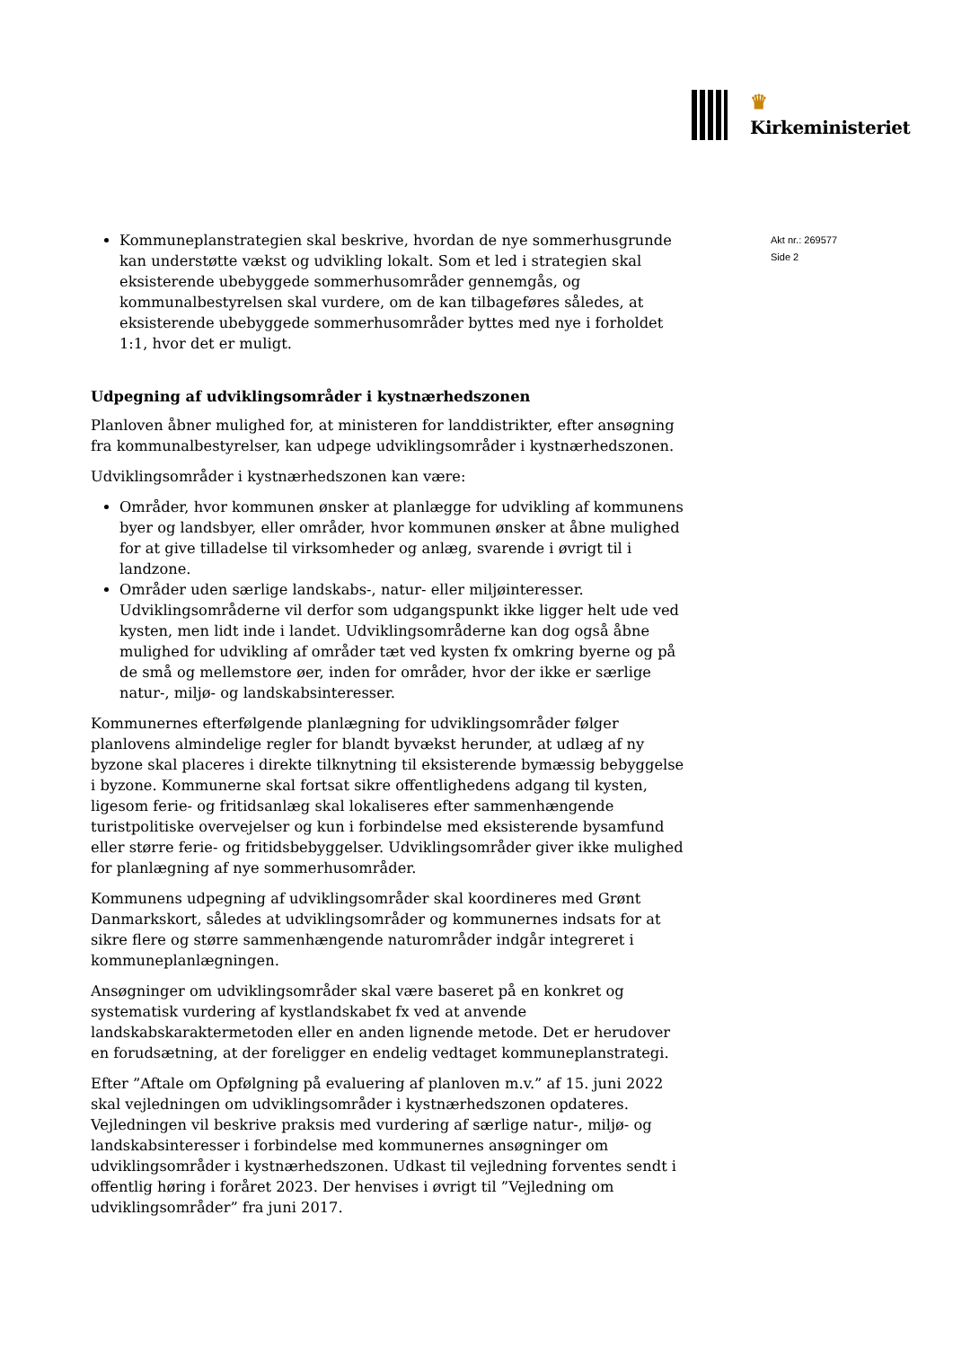♛ Kirkeministeriet
Akt nr.: 269577
Side 2
Kommuneplanstrategien skal beskrive, hvordan de nye sommerhusgrunde kan understøtte vækst og udvikling lokalt. Som et led i strategien skal eksisterende ubebyggede sommerhusområder gennemgås, og kommunalbestyrelsen skal vurdere, om de kan tilbageføres således, at eksisterende ubebyggede sommerhusområder byttes med nye i forholdet 1:1, hvor det er muligt.
Udpegning af udviklingsområder i kystnærhedszonen
Planloven åbner mulighed for, at ministeren for landdistrikter, efter ansøgning fra kommunalbestyrelser, kan udpege udviklingsområder i kystnærhedszonen.
Udviklingsområder i kystnærhedszonen kan være:
Områder, hvor kommunen ønsker at planlægge for udvikling af kommunens byer og landsbyer, eller områder, hvor kommunen ønsker at åbne mulighed for at give tilladelse til virksomheder og anlæg, svarende i øvrigt til i landzone.
Områder uden særlige landskabs-, natur- eller miljøinteresser. Udviklingsområderne vil derfor som udgangspunkt ikke ligger helt ude ved kysten, men lidt inde i landet. Udviklingsområderne kan dog også åbne mulighed for udvikling af områder tæt ved kysten fx omkring byerne og på de små og mellemstore øer, inden for områder, hvor der ikke er særlige natur-, miljø- og landskabsinteresser.
Kommunernes efterfølgende planlægning for udviklingsområder følger planlovens almindelige regler for blandt byvækst herunder, at udlæg af ny byzone skal placeres i direkte tilknytning til eksisterende bymæssig bebyggelse i byzone. Kommunerne skal fortsat sikre offentlighedens adgang til kysten, ligesom ferie- og fritidsanlæg skal lokaliseres efter sammenhængende turistpolitiske overvejelser og kun i forbindelse med eksisterende bysamfund eller større ferie- og fritidsbebyggelser. Udviklingsområder giver ikke mulighed for planlægning af nye sommerhusområder.
Kommunens udpegning af udviklingsområder skal koordineres med Grønt Danmarkskort, således at udviklingsområder og kommunernes indsats for at sikre flere og større sammenhængende naturområder indgår integreret i kommuneplanlægningen.
Ansøgninger om udviklingsområder skal være baseret på en konkret og systematisk vurdering af kystlandskabet fx ved at anvende landskabskaraktermetoden eller en anden lignende metode. Det er herudover en forudsætning, at der foreligger en endelig vedtaget kommuneplanstrategi.
Efter ”Aftale om Opfølgning på evaluering af planloven m.v.” af 15. juni 2022 skal vejledningen om udviklingsområder i kystnærhedszonen opdateres. Vejledningen vil beskrive praksis med vurdering af særlige natur-, miljø- og landskabsinteresser i forbindelse med kommunernes ansøgninger om udviklingsområder i kystnærhedszonen. Udkast til vejledning forventes sendt i offentlig høring i foråret 2023. Der henvises i øvrigt til ”Vejledning om udviklingsområder” fra juni 2017.